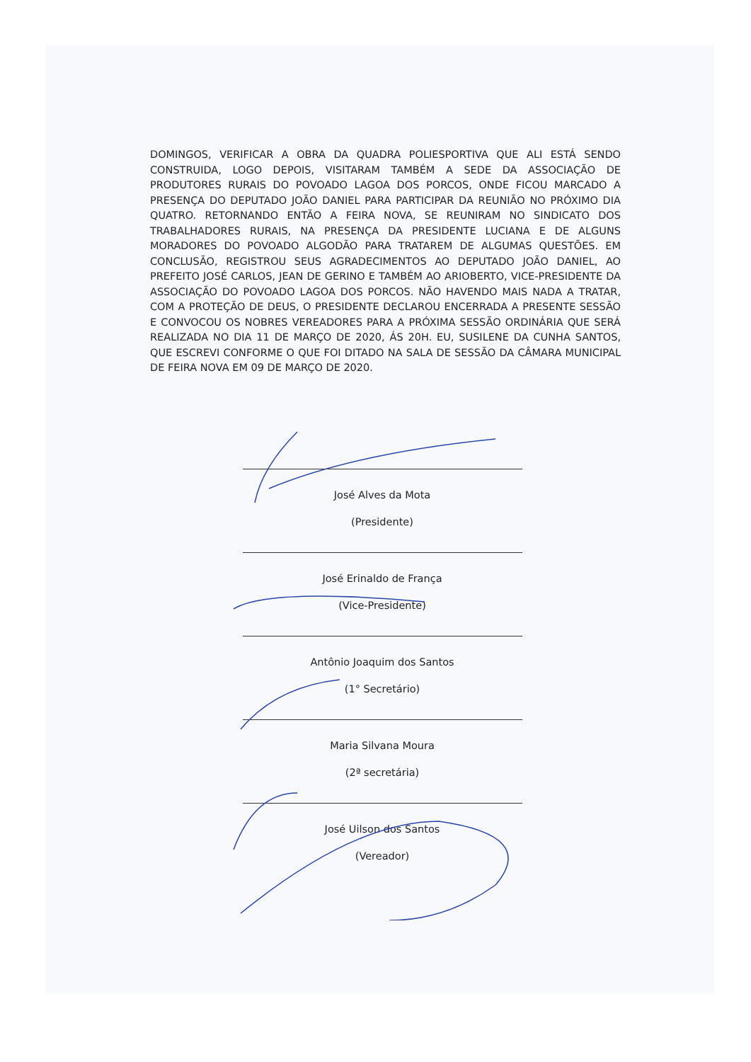DOMINGOS, VERIFICAR A OBRA DA QUADRA POLIESPORTIVA QUE ALI ESTÁ SENDO CONSTRUIDA, LOGO DEPOIS, VISITARAM TAMBÉM A SEDE DA ASSOCIAÇÃO DE PRODUTORES RURAIS DO POVOADO LAGOA DOS PORCOS, ONDE FICOU MARCADO A PRESENÇA DO DEPUTADO JOÃO DANIEL PARA PARTICIPAR DA REUNIÃO NO PRÓXIMO DIA QUATRO. RETORNANDO ENTÃO A FEIRA NOVA, SE REUNIRAM NO SINDICATO DOS TRABALHADORES RURAIS, NA PRESENÇA DA PRESIDENTE LUCIANA E DE ALGUNS MORADORES DO POVOADO ALGODÃO PARA TRATAREM DE ALGUMAS QUESTÕES. EM CONCLUSÃO, REGISTROU SEUS AGRADECIMENTOS AO DEPUTADO JOÃO DANIEL, AO PREFEITO JOSÉ CARLOS, JEAN DE GERINO E TAMBÉM AO ARIOBERTO, VICE-PRESIDENTE DA ASSOCIAÇÃO DO POVOADO LAGOA DOS PORCOS. NÃO HAVENDO MAIS NADA A TRATAR, COM A PROTEÇÃO DE DEUS, O PRESIDENTE DECLAROU ENCERRADA A PRESENTE SESSÃO E CONVOCOU OS NOBRES VEREADORES PARA A PRÓXIMA SESSÃO ORDINÁRIA QUE SERÁ REALIZADA NO DIA 11 DE MARÇO DE 2020, ÁS 20H. EU, SUSILENE DA CUNHA SANTOS, QUE ESCREVI CONFORME O QUE FOI DITADO NA SALA DE SESSÃO DA CÂMARA MUNICIPAL DE FEIRA NOVA EM 09 DE MARÇO DE 2020.
José Alves da Mota
(Presidente)
José Erinaldo de França
(Vice-Presidente)
Antônio Joaquim dos Santos
(1° Secretário)
Maria Silvana Moura
(2ª secretária)
José Uilson dos Santos
(Vereador)